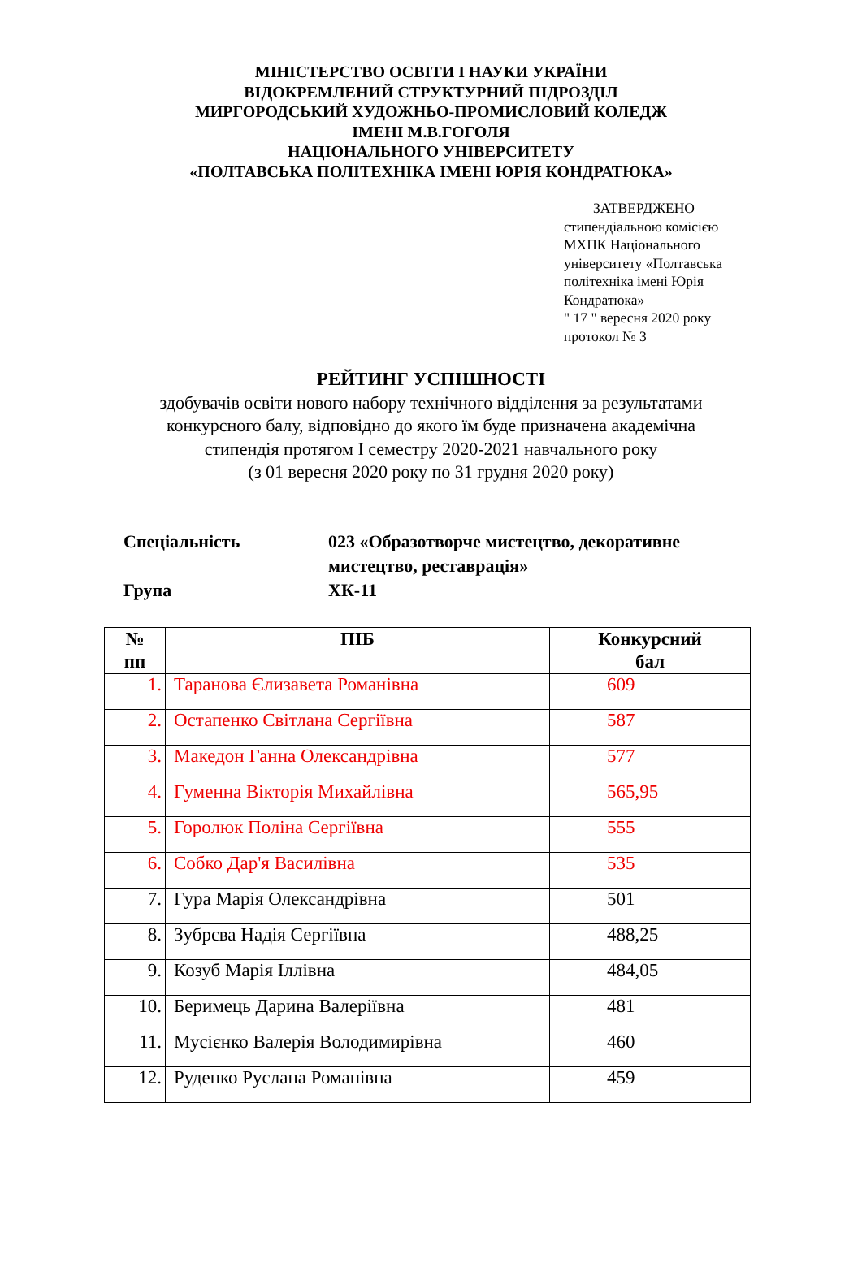МІНІСТЕРСТВО ОСВІТИ І НАУКИ УКРАЇНИ
ВІДОКРЕМЛЕНИЙ СТРУКТУРНИЙ ПІДРОЗДІЛ
МИРГОРОДСЬКИЙ ХУДОЖНЬО-ПРОМИСЛОВИЙ КОЛЕДЖ
ІМЕНІ М.В.ГОГОЛЯ
НАЦІОНАЛЬНОГО УНІВЕРСИТЕТУ
«ПОЛТАВСЬКА ПОЛІТЕХНІКА ІМЕНІ ЮРІЯ КОНДРАТЮКА»
ЗАТВЕРДЖЕНО
стипендіальною комісією МХПК Національного університету «Полтавська політехніка імені Юрія Кондратюка»
" 17 " вересня 2020 року
протокол № 3
РЕЙТИНГ УСПІШНОСТІ
здобувачів освіти нового набору технічного відділення за результатами
конкурсного балу, відповідно до якого їм буде призначена академічна
стипендія протягом І семестру 2020-2021 навчального року
(з 01 вересня 2020 року по 31 грудня 2020 року)
Спеціальність 023 «Образотворче мистецтво, декоративне мистецтво, реставрація»
Група ХК-11
| № пп | ПІБ | Конкурсний бал |
| --- | --- | --- |
| 1. | Таранова Єлизавета Романівна | 609 |
| 2. | Остапенко Світлана Сергіївна | 587 |
| 3. | Македон Ганна Олександрівна | 577 |
| 4. | Гуменна Вікторія Михайлівна | 565,95 |
| 5. | Горолюк Поліна Сергіївна | 555 |
| 6. | Собко Дар'я Василівна | 535 |
| 7. | Гура Марія Олександрівна | 501 |
| 8. | Зубрєва Надія Сергіївна | 488,25 |
| 9. | Козуб Марія Іллівна | 484,05 |
| 10. | Беримець Дарина Валеріївна | 481 |
| 11. | Мусієнко Валерія Володимирівна | 460 |
| 12. | Руденко Руслана Романівна | 459 |